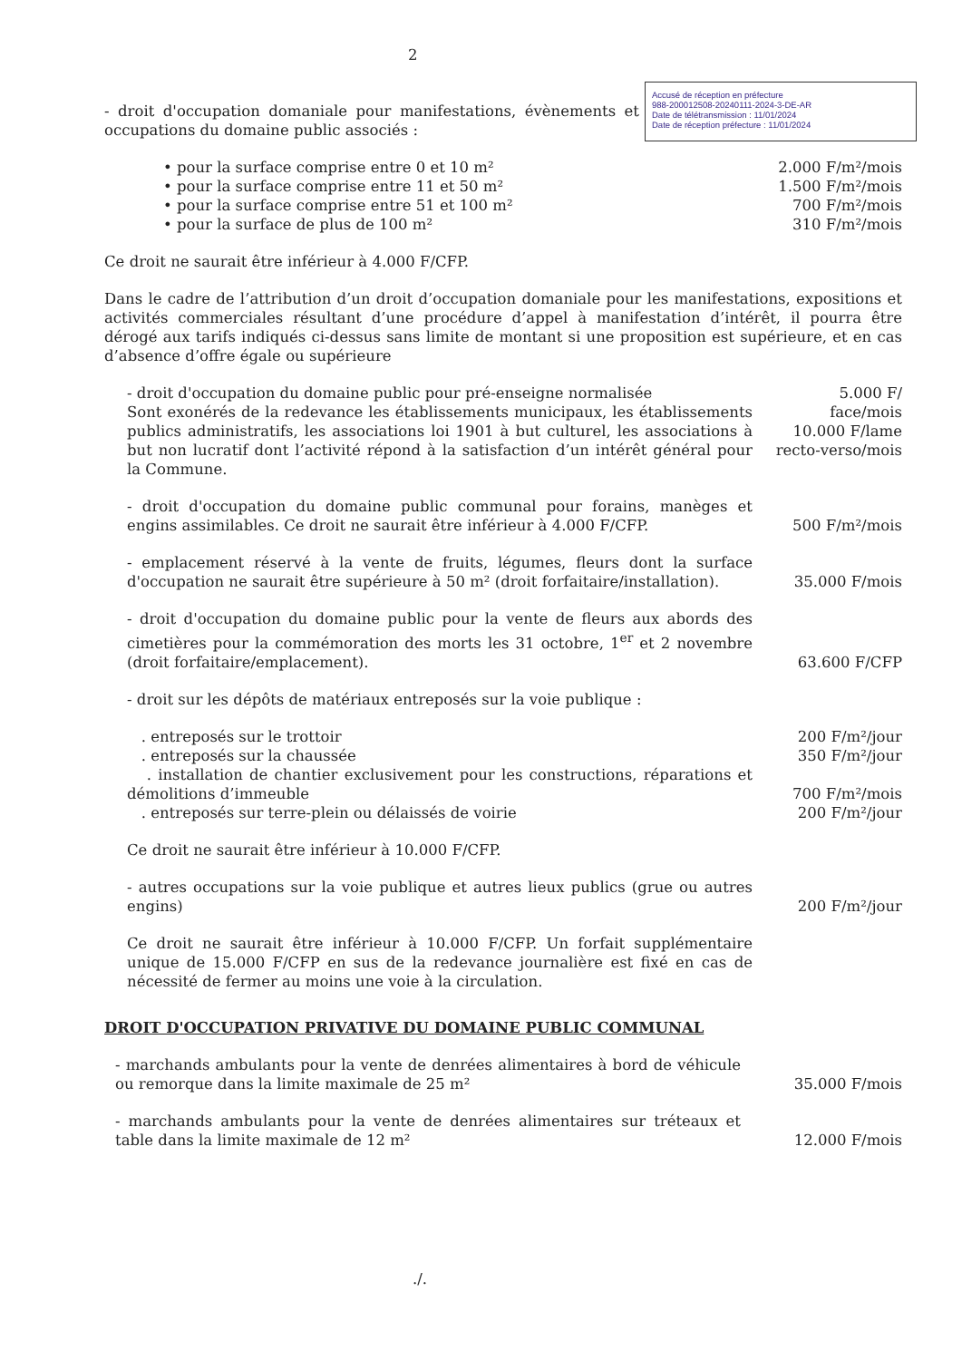2
Accusé de réception en préfecture
988-200012508-20240111-2024-3-DE-AR
Date de télétransmission : 11/01/2024
Date de réception préfecture : 11/01/2024
- droit d'occupation domaniale pour manifestations, évènements et occupations du domaine public associés :
• pour la surface comprise entre 0 et 10 m² 2.000 F/m²/mois
• pour la surface comprise entre 11 et 50 m² 1.500 F/m²/mois
• pour la surface comprise entre 51 et 100 m² 700 F/m²/mois
• pour la surface de plus de 100 m² 310 F/m²/mois
Ce droit ne saurait être inférieur à 4.000 F/CFP.
Dans le cadre de l’attribution d’un droit d’occupation domaniale pour les manifestations, expositions et activités commerciales résultant d’une procédure d’appel à manifestation d’intérêt, il pourra être dérogé aux tarifs indiqués ci-dessus sans limite de montant si une proposition est supérieure, et en cas d’absence d’offre égale ou supérieure
- droit d'occupation du domaine public pour pré-enseigne normalisée
Sont exonérés de la redevance les établissements municipaux, les établissements publics administratifs, les associations loi 1901 à but culturel, les associations à but non lucratif dont l’activité répond à la satisfaction d’un intérêt général pour la Commune.
5.000 F/
face/mois
10.000 F/lame
recto-verso/mois
- droit d'occupation du domaine public communal pour forains, manèges et engins assimilables. Ce droit ne saurait être inférieur à 4.000 F/CFP.
500 F/m²/mois
- emplacement réservé à la vente de fruits, légumes, fleurs dont la surface d'occupation ne saurait être supérieure à 50 m² (droit forfaitaire/installation).
35.000 F/mois
- droit d'occupation du domaine public pour la vente de fleurs aux abords des cimetières pour la commémoration des morts les 31 octobre, 1<sup>er</sup> et 2 novembre (droit forfaitaire/emplacement).
63.600 F/CFP
- droit sur les dépôts de matériaux entreposés sur la voie publique :
. entreposés sur le trottoir
200 F/m²/jour
. entreposés sur la chaussée
350 F/m²/jour
. installation de chantier exclusivement pour les constructions, réparations et démolitions d’immeuble
700 F/m²/mois
. entreposés sur terre-plein ou délaissés de voirie
200 F/m²/jour
Ce droit ne saurait être inférieur à 10.000 F/CFP.
- autres occupations sur la voie publique et autres lieux publics (grue ou autres engins)
200 F/m²/jour
Ce droit ne saurait être inférieur à 10.000 F/CFP. Un forfait supplémentaire unique de 15.000 F/CFP en sus de la redevance journalière est fixé en cas de nécessité de fermer au moins une voie à la circulation.
DROIT D'OCCUPATION PRIVATIVE DU DOMAINE PUBLIC COMMUNAL
- marchands ambulants pour la vente de denrées alimentaires à bord de véhicule ou remorque dans la limite maximale de 25 m²
35.000 F/mois
- marchands ambulants pour la vente de denrées alimentaires sur tréteaux et table dans la limite maximale de 12 m²
12.000 F/mois
./.